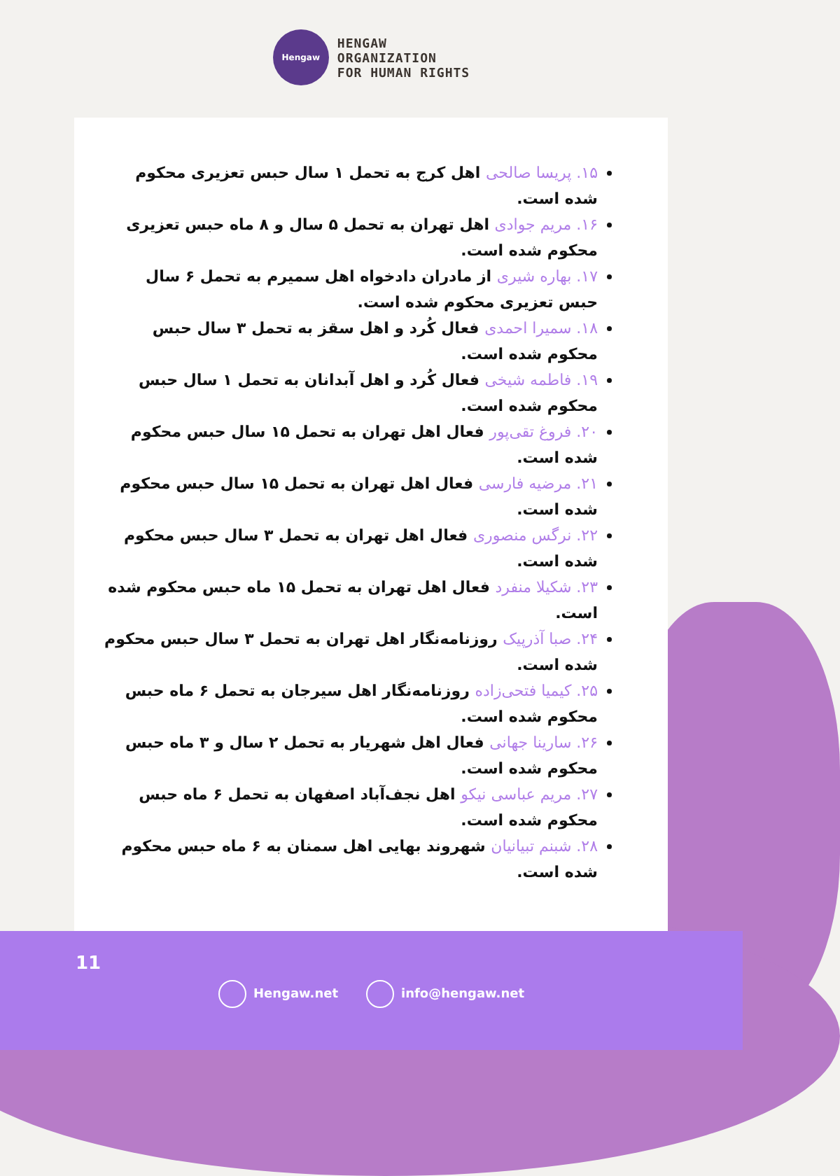Hengaw
HENGAW
ORGANIZATION
FOR HUMAN RIGHTS
۱۵. پریسا صالحی اهل کرج به تحمل ۱ سال حبس تعزیری محکوم شده است.
۱۶. مریم جوادی اهل تهران به تحمل ۵ سال و ۸ ماه حبس تعزیری محکوم شده است.
۱۷. بهاره شیری از مادران دادخواه اهل سمیرم به تحمل ۶ سال حبس تعزیری محکوم شده است.
۱۸. سمیرا احمدی فعال کُرد و اهل سقز به تحمل ۳ سال حبس محکوم شده است.
۱۹. فاطمه شیخی فعال کُرد و اهل آبدانان به تحمل ۱ سال حبس محکوم شده است.
۲۰. فروغ تقی‌پور فعال اهل تهران به تحمل ۱۵ سال حبس محکوم شده است.
۲۱. مرضیه فارسی فعال اهل تهران به تحمل ۱۵ سال حبس محکوم شده است.
۲۲. نرگس منصوری فعال اهل تهران به تحمل ۳ سال حبس محکوم شده است.
۲۳. شکیلا منفرد فعال اهل تهران به تحمل ۱۵ ماه حبس محکوم شده است.
۲۴. صبا آذرپیک روزنامه‌نگار اهل تهران به تحمل ۳ سال حبس محکوم شده است.
۲۵. کیمیا فتحی‌زاده روزنامه‌نگار اهل سیرجان به تحمل ۶ ماه حبس محکوم شده است.
۲۶. سارینا جهانی فعال اهل شهریار به تحمل ۲ سال و ۳ ماه حبس محکوم شده است.
۲۷. مریم عباسی نیکو اهل نجف‌آباد اصفهان به تحمل ۶ ماه حبس محکوم شده است.
۲۸. شبنم تبیانیان شهروند بهایی اهل سمنان به ۶ ماه حبس محکوم شده است.
11
Hengaw.net info@hengaw.net